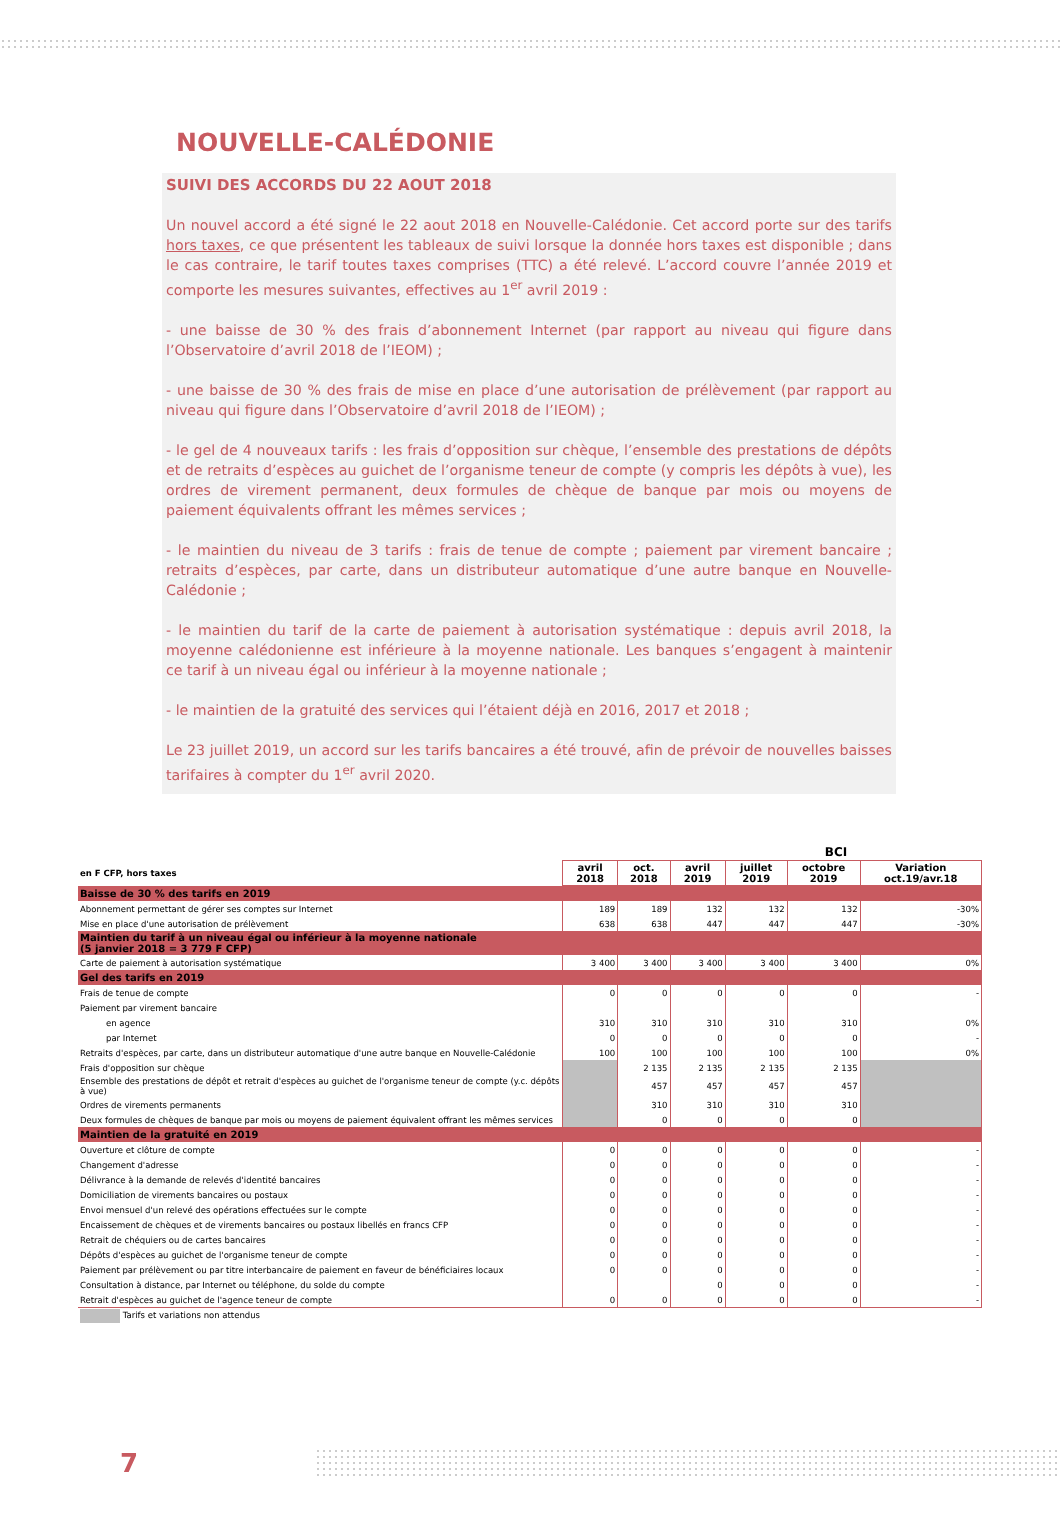NOUVELLE-CALÉDONIE
SUIVI DES ACCORDS DU 22 AOUT 2018
Un nouvel accord a été signé le 22 aout 2018 en Nouvelle-Calédonie. Cet accord porte sur des tarifs hors taxes, ce que présentent les tableaux de suivi lorsque la donnée hors taxes est disponible ; dans le cas contraire, le tarif toutes taxes comprises (TTC) a été relevé. L’accord couvre l’année 2019 et comporte les mesures suivantes, effectives au 1<sup>er</sup> avril 2019 :
- une baisse de 30 % des frais d’abonnement Internet (par rapport au niveau qui figure dans l’Observatoire d’avril 2018 de l’IEOM) ;
- une baisse de 30 % des frais de mise en place d’une autorisation de prélèvement (par rapport au niveau qui figure dans l’Observatoire d’avril 2018 de l’IEOM) ;
- le gel de 4 nouveaux tarifs : les frais d’opposition sur chèque, l’ensemble des prestations de dépôts et de retraits d’espèces au guichet de l’organisme teneur de compte (y compris les dépôts à vue), les ordres de virement permanent, deux formules de chèque de banque par mois ou moyens de paiement équivalents offrant les mêmes services ;
- le maintien du niveau de 3 tarifs : frais de tenue de compte ; paiement par virement bancaire ; retraits d’espèces, par carte, dans un distributeur automatique d’une autre banque en Nouvelle-Calédonie ;
- le maintien du tarif de la carte de paiement à autorisation systématique : depuis avril 2018, la moyenne calédonienne est inférieure à la moyenne nationale. Les banques s’engagent à maintenir ce tarif à un niveau égal ou inférieur à la moyenne nationale ;
- le maintien de la gratuité des services qui l’étaient déjà en 2016, 2017 et 2018 ;
Le 23 juillet 2019, un accord sur les tarifs bancaires a été trouvé, afin de prévoir de nouvelles baisses tarifaires à compter du 1<sup>er</sup> avril 2020.
| | BCI | | | | | |
| --- | --- | --- | --- | --- | --- | --- |
| en F CFP, hors taxes | avril 2018 | oct. 2018 | avril 2019 | juillet 2019 | octobre 2019 | Variation oct.19/avr.18 |
| Baisse de 30 % des tarifs en 2019 | | | | | | |
| Abonnement permettant de gérer ses comptes sur Internet | 189 | 189 | 132 | 132 | 132 | -30% |
| Mise en place d'une autorisation de prélèvement | 638 | 638 | 447 | 447 | 447 | -30% |
| Maintien du tarif à un niveau égal ou inférieur à la moyenne nationale (5 janvier 2018 = 3 779 F CFP) | | | | | | |
| Carte de paiement à autorisation systématique | 3 400 | 3 400 | 3 400 | 3 400 | 3 400 | 0% |
| Gel des tarifs en 2019 | | | | | | |
| Frais de tenue de compte | 0 | 0 | 0 | 0 | 0 | - |
| Paiement par virement bancaire | | | | | | |
| en agence | 310 | 310 | 310 | 310 | 310 | 0% |
| par Internet | 0 | 0 | 0 | 0 | 0 | - |
| Retraits d'espèces, par carte, dans un distributeur automatique d'une autre banque en Nouvelle-Calédonie | 100 | 100 | 100 | 100 | 100 | 0% |
| Frais d'opposition sur chèque | | 2 135 | 2 135 | 2 135 | 2 135 | |
| Ensemble des prestations de dépôt et retrait d'espèces au guichet de l'organisme teneur de compte (y.c. dépôts à vue) | | 457 | 457 | 457 | 457 | |
| Ordres de virements permanents | | 310 | 310 | 310 | 310 | |
| Deux formules de chèques de banque par mois ou moyens de paiement équivalent offrant les mêmes services | | 0 | 0 | 0 | 0 | |
| Maintien de la gratuité en 2019 | | | | | | |
| Ouverture et clôture de compte | 0 | 0 | 0 | 0 | 0 | - |
| Changement d'adresse | 0 | 0 | 0 | 0 | 0 | - |
| Délivrance à la demande de relevés d'identité bancaires | 0 | 0 | 0 | 0 | 0 | - |
| Domiciliation de virements bancaires ou postaux | 0 | 0 | 0 | 0 | 0 | - |
| Envoi mensuel d'un relevé des opérations effectuées sur le compte | 0 | 0 | 0 | 0 | 0 | - |
| Encaissement de chèques et de virements bancaires ou postaux libellés en francs CFP | 0 | 0 | 0 | 0 | 0 | - |
| Retrait de chéquiers ou de cartes bancaires | 0 | 0 | 0 | 0 | 0 | - |
| Dépôts d'espèces au guichet de l'organisme teneur de compte | 0 | 0 | 0 | 0 | 0 | - |
| Paiement par prélèvement ou par titre interbancaire de paiement en faveur de bénéficiaires locaux | 0 | 0 | 0 | 0 | 0 | - |
| Consultation à distance, par Internet ou téléphone, du solde du compte | | | 0 | 0 | 0 | - |
| Retrait d'espèces au guichet de l'agence teneur de compte | 0 | 0 | 0 | 0 | 0 | - |
| Tarifs et variations non attendus | | | | | | |
7